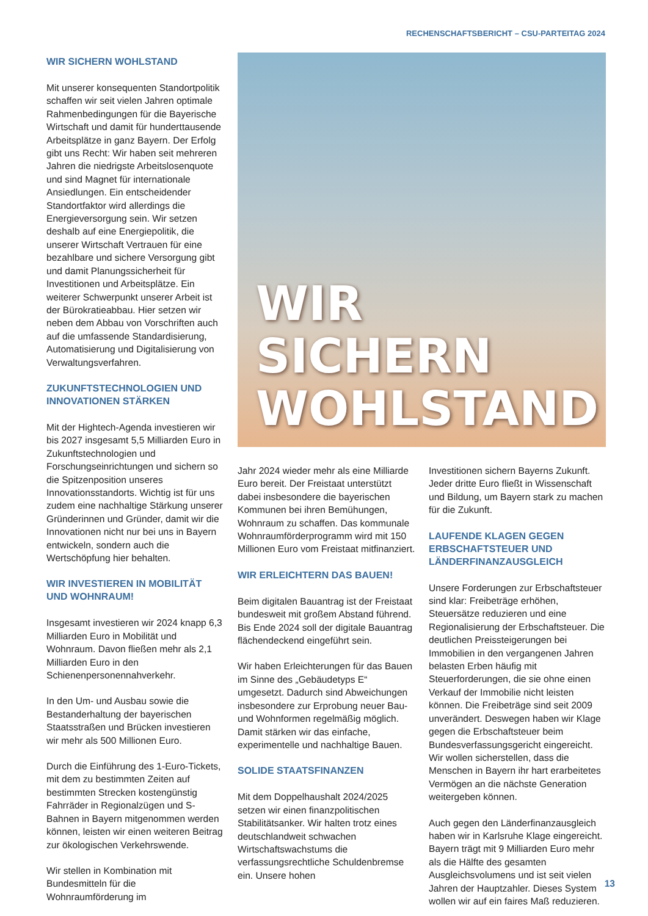RECHENSCHAFTSBERICHT – CSU-PARTEITAG 2024
WIR SICHERN WOHLSTAND
Mit unserer konsequenten Standortpolitik schaffen wir seit vielen Jahren optimale Rahmenbedingungen für die Bayerische Wirtschaft und damit für hunderttausende Arbeitsplätze in ganz Bayern. Der Erfolg gibt uns Recht: Wir haben seit mehreren Jahren die niedrigste Arbeitslosenquote und sind Magnet für internationale Ansiedlungen. Ein entscheidender Standortfaktor wird allerdings die Energieversorgung sein. Wir setzen deshalb auf eine Energiepolitik, die unserer Wirtschaft Vertrauen für eine bezahlbare und sichere Versorgung gibt und damit Planungssicherheit für Investitionen und Arbeitsplätze. Ein weiterer Schwerpunkt unserer Arbeit ist der Bürokratieabbau. Hier setzen wir neben dem Abbau von Vorschriften auch auf die umfassende Standardisierung, Automatisierung und Digitalisierung von Verwaltungsverfahren.
ZUKUNFTSTECHNOLOGIEN UND INNOVATIONEN STÄRKEN
Mit der Hightech-Agenda investieren wir bis 2027 insgesamt 5,5 Milliarden Euro in Zukunftstechnologien und Forschungseinrichtungen und sichern so die Spitzenposition unseres Innovationsstandorts. Wichtig ist für uns zudem eine nachhaltige Stärkung unserer Gründerinnen und Gründer, damit wir die Innovationen nicht nur bei uns in Bayern entwickeln, sondern auch die Wertschöpfung hier behalten.
WIR INVESTIEREN IN MOBILITÄT UND WOHNRAUM!
Insgesamt investieren wir 2024 knapp 6,3 Milliarden Euro in Mobilität und Wohnraum. Davon fließen mehr als 2,1 Milliarden Euro in den Schienenpersonennahverkehr.
In den Um- und Ausbau sowie die Bestanderhaltung der bayerischen Staatsstraßen und Brücken investieren wir mehr als 500 Millionen Euro.
Durch die Einführung des 1-Euro-Tickets, mit dem zu bestimmten Zeiten auf bestimmten Strecken kostengünstig Fahrräder in Regionalzügen und S-Bahnen in Bayern mitgenommen werden können, leisten wir einen weiteren Beitrag zur ökologischen Verkehrswende.
Wir stellen in Kombination mit Bundesmitteln für die Wohnraumförderung im
WIR SICHERN
WOHLSTAND
Jahr 2024 wieder mehr als eine Milliarde Euro bereit. Der Freistaat unterstützt dabei insbesondere die bayerischen Kommunen bei ihren Bemühungen, Wohnraum zu schaffen. Das kommunale Wohnraumförderprogramm wird mit 150 Millionen Euro vom Freistaat mitfinanziert.
WIR ERLEICHTERN DAS BAUEN!
Beim digitalen Bauantrag ist der Freistaat bundesweit mit großem Abstand führend. Bis Ende 2024 soll der digitale Bauantrag flächendeckend eingeführt sein.
Wir haben Erleichterungen für das Bauen im Sinne des „Gebäudetyps E“ umgesetzt. Dadurch sind Abweichungen insbesondere zur Erprobung neuer Bau- und Wohnformen regelmäßig möglich. Damit stärken wir das einfache, experimentelle und nachhaltige Bauen.
SOLIDE STAATSFINANZEN
Mit dem Doppelhaushalt 2024/2025 setzen wir einen finanzpolitischen Stabilitätsanker. Wir halten trotz eines deutschlandweit schwachen Wirtschaftswachstums die verfassungsrechtliche Schuldenbremse ein. Unsere hohen
Investitionen sichern Bayerns Zukunft. Jeder dritte Euro fließt in Wissenschaft und Bildung, um Bayern stark zu machen für die Zukunft.
LAUFENDE KLAGEN GEGEN ERBSCHAFTSTEUER UND LÄNDERFINANZAUSGLEICH
Unsere Forderungen zur Erbschaftsteuer sind klar: Freibeträge erhöhen, Steuersätze reduzieren und eine Regionalisierung der Erbschaftsteuer. Die deutlichen Preissteigerungen bei Immobilien in den vergangenen Jahren belasten Erben häufig mit Steuerforderungen, die sie ohne einen Verkauf der Immobilie nicht leisten können. Die Freibeträge sind seit 2009 unverändert. Deswegen haben wir Klage gegen die Erbschaftsteuer beim Bundesverfassungsgericht eingereicht. Wir wollen sicherstellen, dass die Menschen in Bayern ihr hart erarbeitetes Vermögen an die nächste Generation weitergeben können.
Auch gegen den Länderfinanzausgleich haben wir in Karlsruhe Klage eingereicht. Bayern trägt mit 9 Milliarden Euro mehr als die Hälfte des gesamten Ausgleichsvolumens und ist seit vielen Jahren der Hauptzahler. Dieses System wollen wir auf ein faires Maß reduzieren.
13